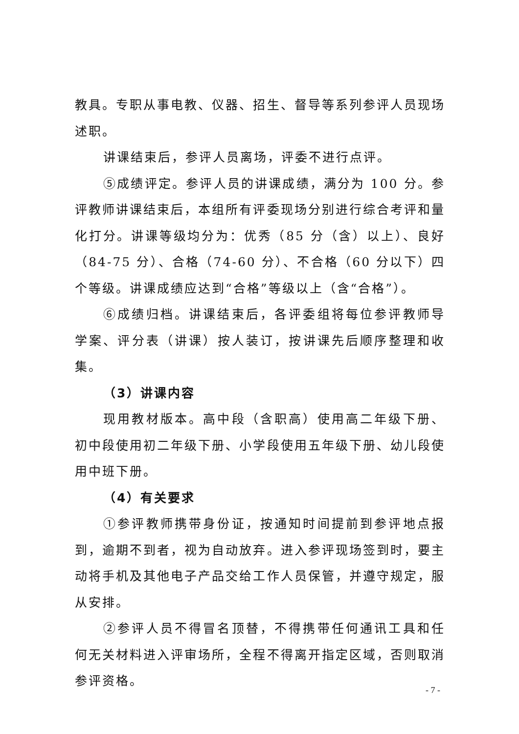教具。专职从事电教、仪器、招生、督导等系列参评人员现场述职。
讲课结束后，参评人员离场，评委不进行点评。
⑤成绩评定。参评人员的讲课成绩，满分为 100 分。参评教师讲课结束后，本组所有评委现场分别进行综合考评和量化打分。讲课等级均分为：优秀（85 分（含）以上）、良好（84-75 分）、合格（74-60 分）、不合格（60 分以下）四个等级。讲课成绩应达到“合格”等级以上（含“合格”）。
⑥成绩归档。讲课结束后，各评委组将每位参评教师导学案、评分表（讲课）按人装订，按讲课先后顺序整理和收集。
（3）讲课内容
现用教材版本。高中段（含职高）使用高二年级下册、初中段使用初二年级下册、小学段使用五年级下册、幼儿段使用中班下册。
（4）有关要求
①参评教师携带身份证，按通知时间提前到参评地点报到，逾期不到者，视为自动放弃。进入参评现场签到时，要主动将手机及其他电子产品交给工作人员保管，并遵守规定，服从安排。
②参评人员不得冒名顶替，不得携带任何通讯工具和任何无关材料进入评审场所，全程不得离开指定区域，否则取消参评资格。
- 7 -